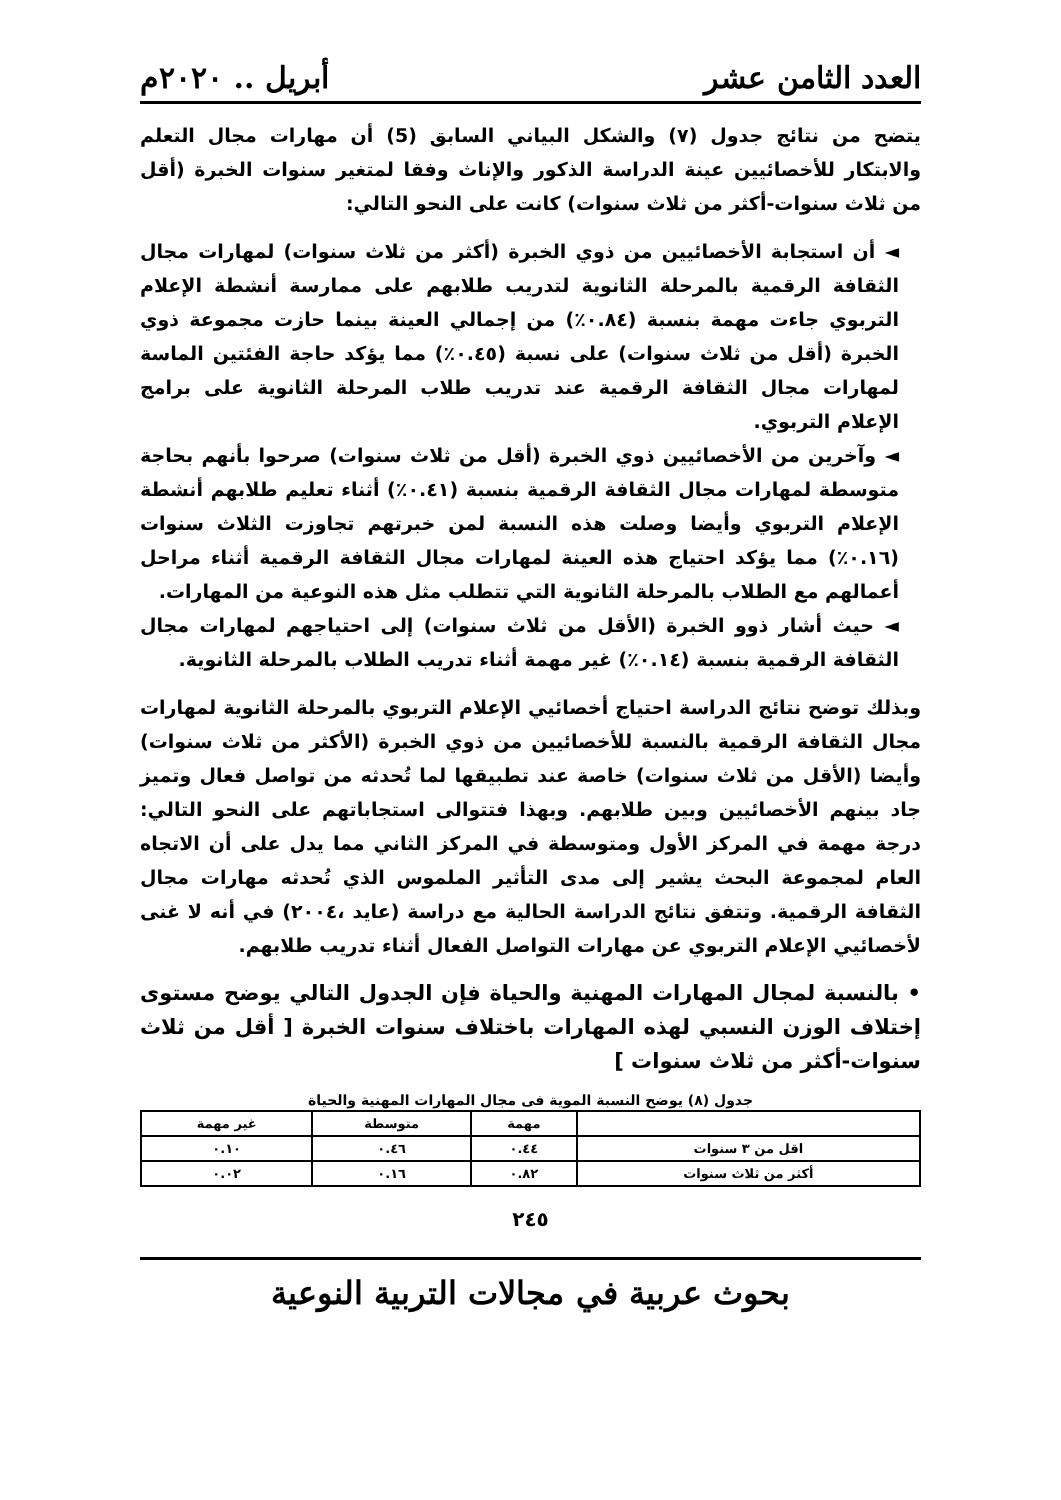العدد الثامن عشر أبريل .. ٢٠٢٠م
يتضح من نتائج جدول (٧) والشكل البياني السابق (5) أن مهارات مجال التعلم والابتكار للأخصائيين عينة الدراسة الذكور والإناث وفقا لمتغير سنوات الخبرة (أقل من ثلاث سنوات-أكثر من ثلاث سنوات) كانت على النحو التالي:
◄ أن استجابة الأخصائيين من ذوي الخبرة (أكثر من ثلاث سنوات) لمهارات مجال الثقافة الرقمية بالمرحلة الثانوية لتدريب طلابهم على ممارسة أنشطة الإعلام التربوي جاءت مهمة بنسبة (٠.٨٤٪) من إجمالي العينة بينما حازت مجموعة ذوي الخبرة (أقل من ثلاث سنوات) على نسبة (٠.٤٥٪) مما يؤكد حاجة الفئتين الماسة لمهارات مجال الثقافة الرقمية عند تدريب طلاب المرحلة الثانوية على برامج الإعلام التربوي.
◄ وآخرين من الأخصائيين ذوي الخبرة (أقل من ثلاث سنوات) صرحوا بأنهم بحاجة متوسطة لمهارات مجال الثقافة الرقمية بنسبة (٠.٤١٪) أثناء تعليم طلابهم أنشطة الإعلام التربوي وأيضا وصلت هذه النسبة لمن خبرتهم تجاوزت الثلاث سنوات (٠.١٦٪) مما يؤكد احتياج هذه العينة لمهارات مجال الثقافة الرقمية أثناء مراحل أعمالهم مع الطلاب بالمرحلة الثانوية التي تتطلب مثل هذه النوعية من المهارات.
◄ حيث أشار ذوو الخبرة (الأقل من ثلاث سنوات) إلى احتياجهم لمهارات مجال الثقافة الرقمية بنسبة (٠.١٤٪) غير مهمة أثناء تدريب الطلاب بالمرحلة الثانوية.
وبذلك توضح نتائج الدراسة احتياج أخصائيي الإعلام التربوي بالمرحلة الثانوية لمهارات مجال الثقافة الرقمية بالنسبة للأخصائيين من ذوي الخبرة (الأكثر من ثلاث سنوات) وأيضا (الأقل من ثلاث سنوات) خاصة عند تطبيقها لما تُحدثه من تواصل فعال وتميز جاد بينهم الأخصائيين وبين طلابهم. وبهذا فتتوالى استجاباتهم على النحو التالي: درجة مهمة في المركز الأول ومتوسطة في المركز الثاني مما يدل على أن الاتجاه العام لمجموعة البحث يشير إلى مدى التأثير الملموس الذي تُحدثه مهارات مجال الثقافة الرقمية. وتتفق نتائج الدراسة الحالية مع دراسة (عايد ،٢٠٠٤) في أنه لا غنى لأخصائيي الإعلام التربوي عن مهارات التواصل الفعال أثناء تدريب طلابهم.
• بالنسبة لمجال المهارات المهنية والحياة فإن الجدول التالي يوضح مستوى إختلاف الوزن النسبي لهذه المهارات باختلاف سنوات الخبرة [ أقل من ثلاث سنوات-أكثر من ثلاث سنوات ]
جدول (٨) يوضح النسبة الموية فى مجال المهارات المهنية والحياة
| | مهمة | متوسطة | غير مهمة |
| --- | --- | --- | --- |
| اقل من ٣ سنوات | ٠.٤٤ | ٠.٤٦ | ٠.١٠ |
| أكثر من ثلاث سنوات | ٠.٨٢ | ٠.١٦ | ٠.٠٢ |
٢٤٥
بحوث عربية في مجالات التربية النوعية